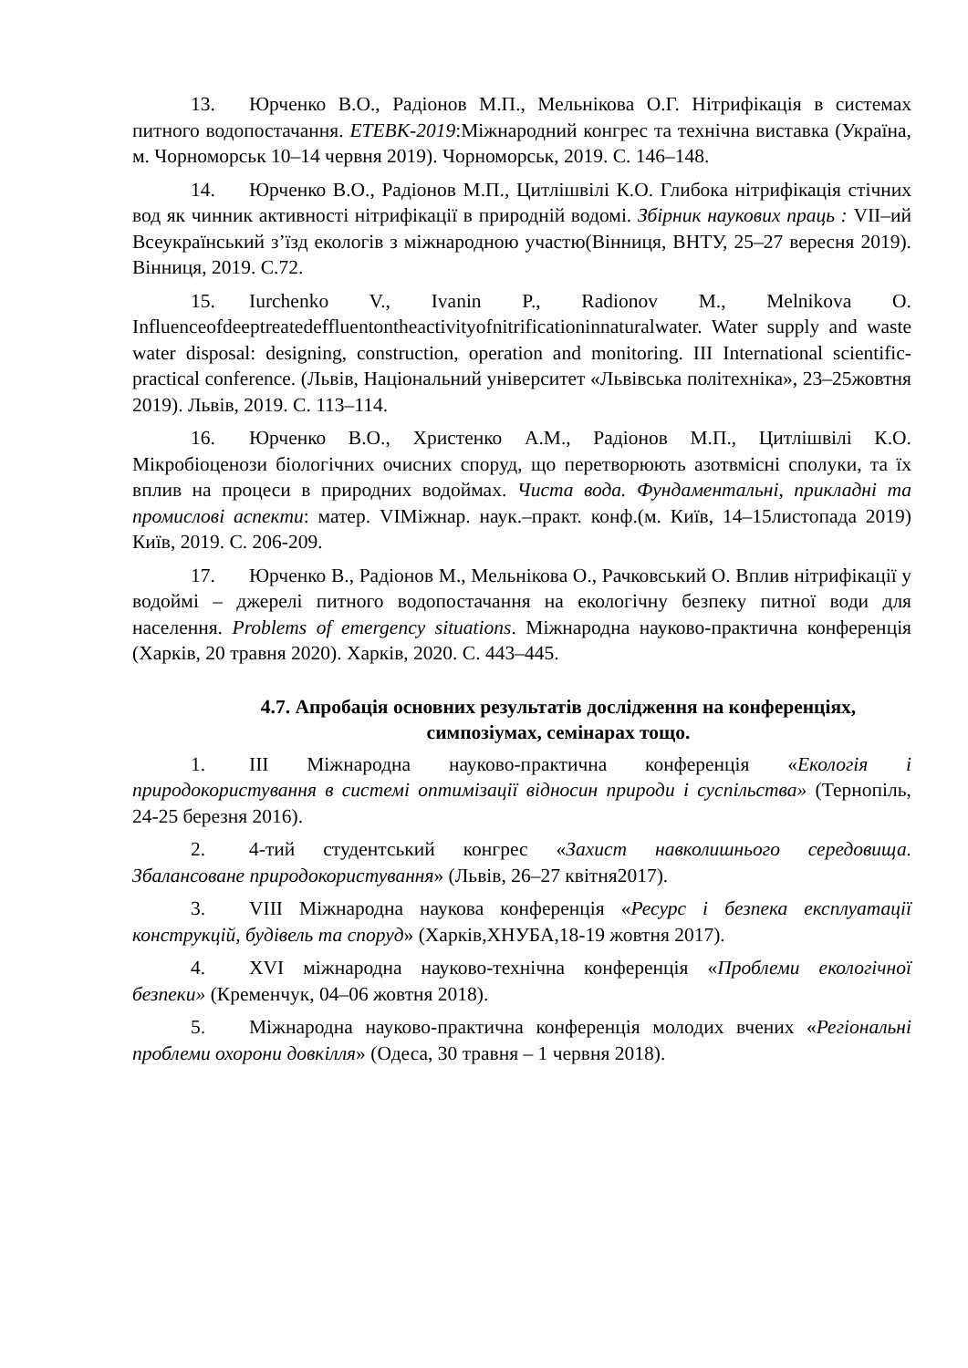13. Юрченко В.О., Радіонов М.П., Мельнікова О.Г. Нітрифікація в системах питного водопостачання. ETEBK-2019:Міжнародний конгрес та технічна виставка (Україна, м. Чорноморськ 10–14 червня 2019). Чорноморськ, 2019. С. 146–148.
14. Юрченко В.О., Радіонов М.П., Цитлішвілі К.О. Глибока нітрифікація стічних вод як чинник активності нітрифікації в природній водомі. Збірник наукових праць : VII–ий Всеукраїнський з’їзд екологів з міжнародною участю(Вінниця, ВНТУ, 25–27 вересня 2019). Вінниця, 2019. С.72.
15. Iurchenko V., Ivanin P., Radionov M., Melnikova O. Influenceofdeeptreatedeffluentontheactivityofnitrificationinnaturalwater. Water supply and waste water disposal: designing, construction, operation and monitoring. III International scientific-practical conference. (Львів, Національний університет «Львівська політехніка», 23–25жовтня 2019). Львів, 2019. С. 113–114.
16. Юрченко В.О., Христенко А.М., Радіонов М.П., Цитлішвілі К.О. Мікробіоценози біологічних очисних споруд, що перетворюють азотвмісні сполуки, та їх вплив на процеси в природних водоймах. Чиста вода. Фундаментальні, прикладні та промислові аспекти: матер. VIМіжнар. наук.–практ. конф.(м. Київ, 14–15листопада 2019) Київ, 2019. С. 206-209.
17. Юрченко В., Радіонов М., Мельнікова О., Рачковський О. Вплив нітрифікації у водоймі – джерелі питного водопостачання на екологічну безпеку питної води для населення. Problems of emergency situations. Міжнародна науково-практична конференція (Харків, 20 травня 2020). Харків, 2020. С. 443–445.
4.7. Апробація основних результатів дослідження на конференціях, симпозіумах, семінарах тощо.
1. III Міжнародна науково-практична конференція «Екологія і природокористування в системі оптимізації відносин природи і суспільства» (Тернопіль, 24-25 березня 2016).
2. 4-тий студентський конгрес «Захист навколишнього середовища. Збалансоване природокористування» (Львів, 26–27 квітня2017).
3. VIII Міжнародна наукова конференція «Ресурс і безпека експлуатації конструкцій, будівель та споруд» (Харків,ХНУБА,18-19 жовтня 2017).
4. XVI міжнародна науково-технічна конференція «Проблеми екологічної безпеки» (Кременчук, 04–06 жовтня 2018).
5. Міжнародна науково-практична конференція молодих вчених «Регіональні проблеми охорони довкілля» (Одеса, 30 травня – 1 червня 2018).